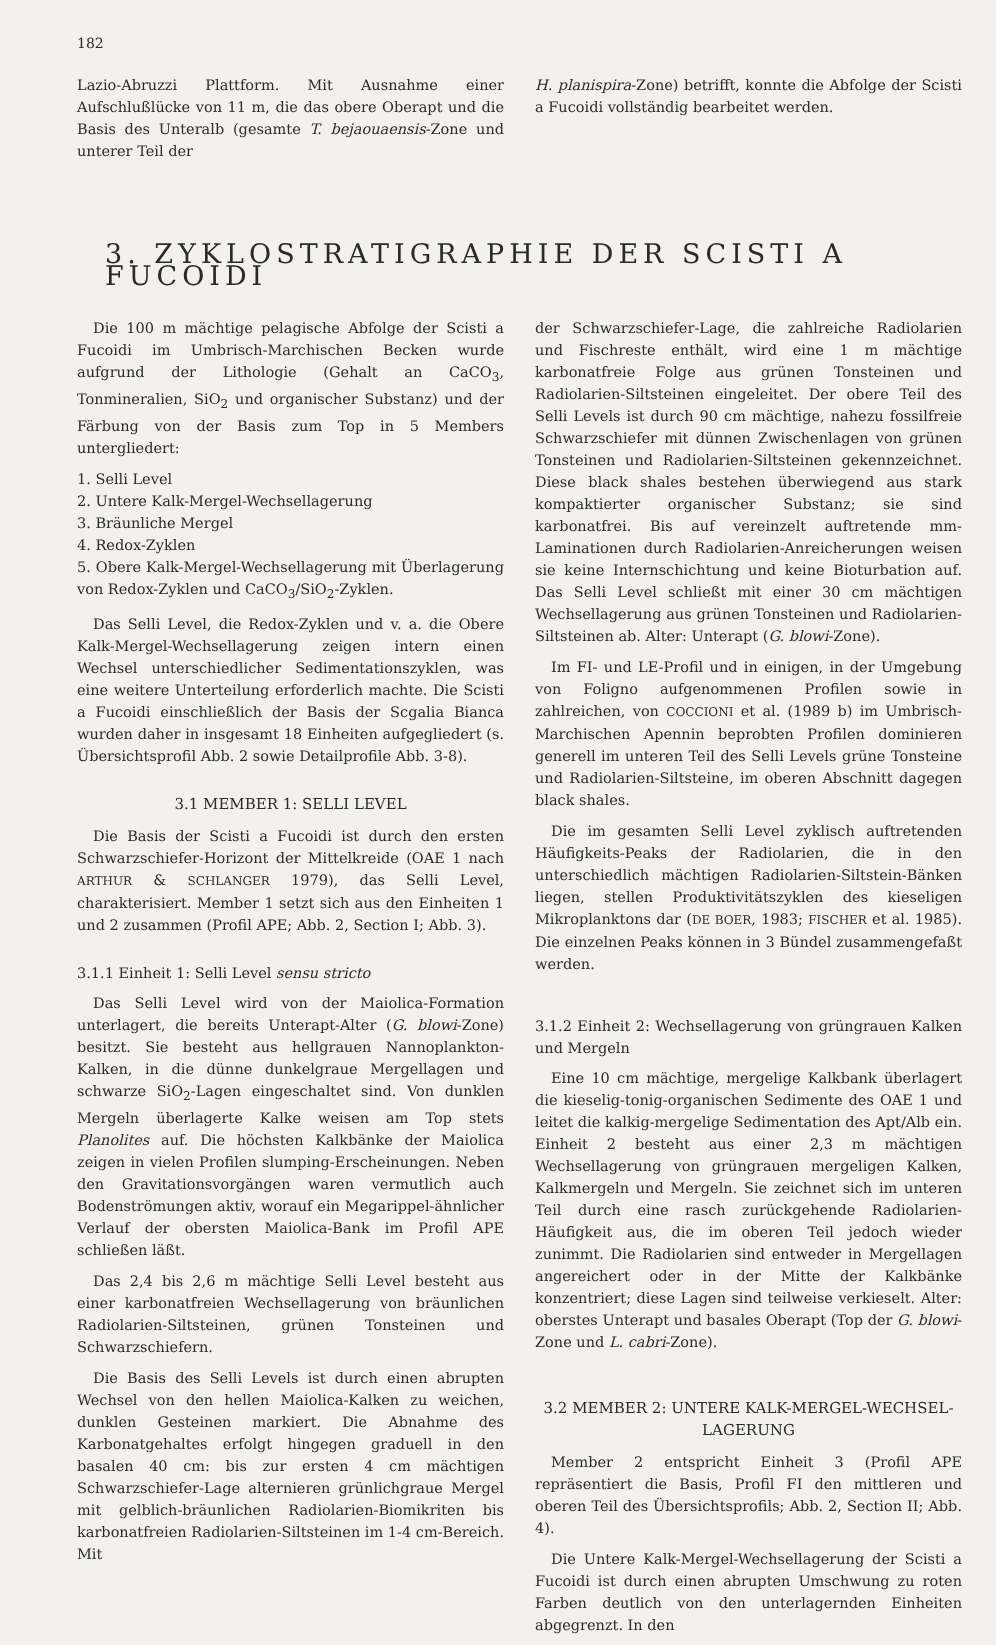182
Lazio-Abruzzi Plattform. Mit Ausnahme einer Aufschlußlücke von 11 m, die das obere Oberapt und die Basis des Unteralb (gesamte T. bejaouaensis-Zone und unterer Teil der
H. planispira-Zone) betrifft, konnte die Abfolge der Scisti a Fucoidi vollständig bearbeitet werden.
3. ZYKLOSTRATIGRAPHIE DER SCISTI A FUCOIDI
Die 100 m mächtige pelagische Abfolge der Scisti a Fucoidi im Umbrisch-Marchischen Becken wurde aufgrund der Lithologie (Gehalt an CaCO<sub>3</sub>, Tonmineralien, SiO<sub>2</sub> und organischer Substanz) und der Färbung von der Basis zum Top in 5 Members untergliedert:
1. Selli Level
2. Untere Kalk-Mergel-Wechsellagerung
3. Bräunliche Mergel
4. Redox-Zyklen
5. Obere Kalk-Mergel-Wechsellagerung mit Überlagerung von Redox-Zyklen und CaCO<sub>3</sub>/SiO<sub>2</sub>-Zyklen.
Das Selli Level, die Redox-Zyklen und v. a. die Obere Kalk-Mergel-Wechsellagerung zeigen intern einen Wechsel unterschiedlicher Sedimentationszyklen, was eine weitere Unterteilung erforderlich machte. Die Scisti a Fucoidi einschließlich der Basis der Scgalia Bianca wurden daher in insgesamt 18 Einheiten aufgegliedert (s. Übersichtsprofil Abb. 2 sowie Detailprofile Abb. 3-8).
3.1 MEMBER 1: SELLI LEVEL
Die Basis der Scisti a Fucoidi ist durch den ersten Schwarzschiefer-Horizont der Mittelkreide (OAE 1 nach ARTHUR & SCHLANGER 1979), das Selli Level, charakterisiert. Member 1 setzt sich aus den Einheiten 1 und 2 zusammen (Profil APE; Abb. 2, Section I; Abb. 3).
3.1.1 Einheit 1: Selli Level sensu stricto
Das Selli Level wird von der Maiolica-Formation unterlagert, die bereits Unterapt-Alter (G. blowi-Zone) besitzt. Sie besteht aus hellgrauen Nannoplankton-Kalken, in die dünne dunkelgraue Mergellagen und schwarze SiO<sub>2</sub>-Lagen eingeschaltet sind. Von dunklen Mergeln überlagerte Kalke weisen am Top stets Planolites auf. Die höchsten Kalkbänke der Maiolica zeigen in vielen Profilen slumping-Erscheinungen. Neben den Gravitationsvorgängen waren vermutlich auch Bodenströmungen aktiv, worauf ein Megarippel-ähnlicher Verlauf der obersten Maiolica-Bank im Profil APE schließen läßt.
Das 2,4 bis 2,6 m mächtige Selli Level besteht aus einer karbonatfreien Wechsellagerung von bräunlichen Radiolarien-Siltsteinen, grünen Tonsteinen und Schwarzschiefern.
Die Basis des Selli Levels ist durch einen abrupten Wechsel von den hellen Maiolica-Kalken zu weichen, dunklen Gesteinen markiert. Die Abnahme des Karbonatgehaltes erfolgt hingegen graduell in den basalen 40 cm: bis zur ersten 4 cm mächtigen Schwarzschiefer-Lage alternieren grünlichgraue Mergel mit gelblich-bräunlichen Radiolarien-Biomikriten bis karbonatfreien Radiolarien-Siltsteinen im 1-4 cm-Bereich. Mit
der Schwarzschiefer-Lage, die zahlreiche Radiolarien und Fischreste enthält, wird eine 1 m mächtige karbonatfreie Folge aus grünen Tonsteinen und Radiolarien-Siltsteinen eingeleitet. Der obere Teil des Selli Levels ist durch 90 cm mächtige, nahezu fossilfreie Schwarzschiefer mit dünnen Zwischenlagen von grünen Tonsteinen und Radiolarien-Siltsteinen gekennzeichnet. Diese black shales bestehen überwiegend aus stark kompaktierter organischer Substanz; sie sind karbonatfrei. Bis auf vereinzelt auftretende mm-Laminationen durch Radiolarien-Anreicherungen weisen sie keine Internschichtung und keine Bioturbation auf. Das Selli Level schließt mit einer 30 cm mächtigen Wechsellagerung aus grünen Tonsteinen und Radiolarien-Siltsteinen ab. Alter: Unterapt (G. blowi-Zone).
Im FI- und LE-Profil und in einigen, in der Umgebung von Foligno aufgenommenen Profilen sowie in zahlreichen, von COCCIONI et al. (1989 b) im Umbrisch-Marchischen Apennin beprobten Profilen dominieren generell im unteren Teil des Selli Levels grüne Tonsteine und Radiolarien-Siltsteine, im oberen Abschnitt dagegen black shales.
Die im gesamten Selli Level zyklisch auftretenden Häufigkeits-Peaks der Radiolarien, die in den unterschiedlich mächtigen Radiolarien-Siltstein-Bänken liegen, stellen Produktivitätszyklen des kieseligen Mikroplanktons dar (DE BOER, 1983; FISCHER et al. 1985). Die einzelnen Peaks können in 3 Bündel zusammengefaßt werden.
3.1.2 Einheit 2: Wechsellagerung von grüngrauen Kalken und Mergeln
Eine 10 cm mächtige, mergelige Kalkbank überlagert die kieselig-tonig-organischen Sedimente des OAE 1 und leitet die kalkig-mergelige Sedimentation des Apt/Alb ein. Einheit 2 besteht aus einer 2,3 m mächtigen Wechsellagerung von grüngrauen mergeligen Kalken, Kalkmergeln und Mergeln. Sie zeichnet sich im unteren Teil durch eine rasch zurückgehende Radiolarien-Häufigkeit aus, die im oberen Teil jedoch wieder zunimmt. Die Radiolarien sind entweder in Mergellagen angereichert oder in der Mitte der Kalkbänke konzentriert; diese Lagen sind teilweise verkieselt. Alter: oberstes Unterapt und basales Oberapt (Top der G. blowi-Zone und L. cabri-Zone).
3.2 MEMBER 2: UNTERE KALK-MERGEL-WECHSEL-LAGERUNG
Member 2 entspricht Einheit 3 (Profil APE repräsentiert die Basis, Profil FI den mittleren und oberen Teil des Übersichtsprofils; Abb. 2, Section II; Abb. 4).
Die Untere Kalk-Mergel-Wechsellagerung der Scisti a Fucoidi ist durch einen abrupten Umschwung zu roten Farben deutlich von den unterlagernden Einheiten abgegrenzt. In den